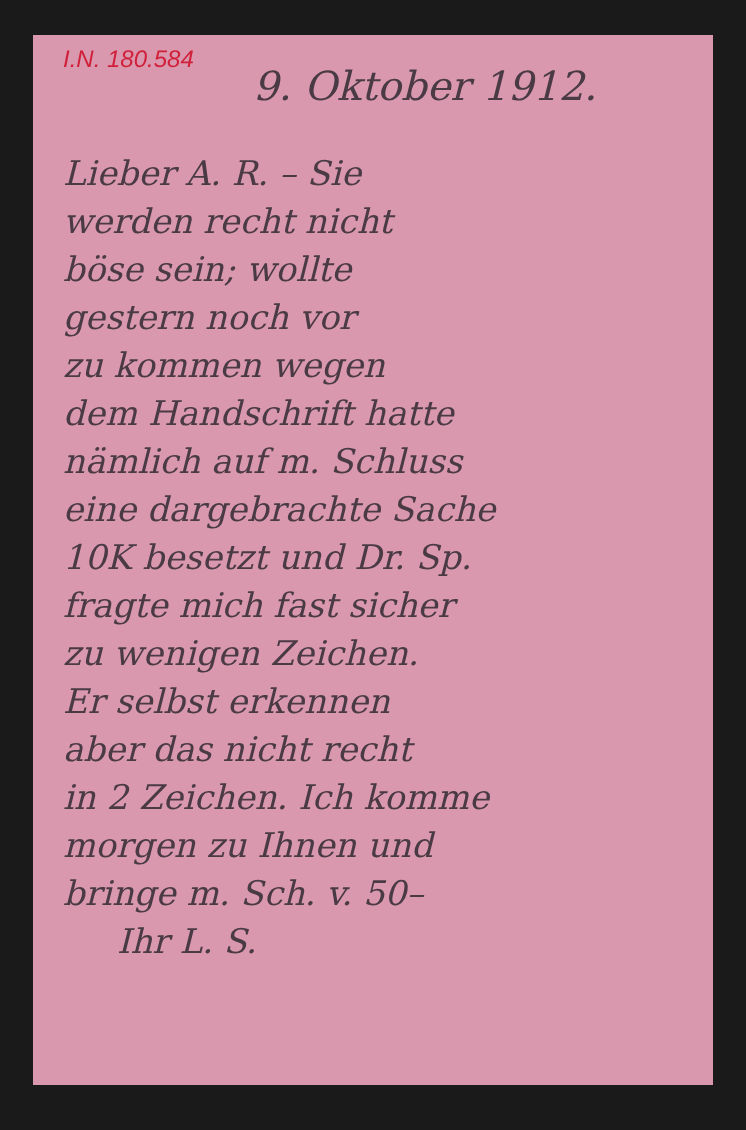I.N. 180.584
9. Oktober 1912.
Lieber A. R. – Sie
werden recht nicht
böse sein; wollte
gestern noch vor
zu kommen wegen
dem Handschrift hatte
nämlich auf m. Schluss
eine dargebrachte Sache
10K besetzt und Dr. Sp.
fragte mich fast sicher
zu wenigen Zeichen.
Er selbst erkennen
aber das nicht recht
in 2 Zeichen. Ich komme
morgen zu Ihnen und
bringe m. Sch. v. 50–
Ihr L. S.